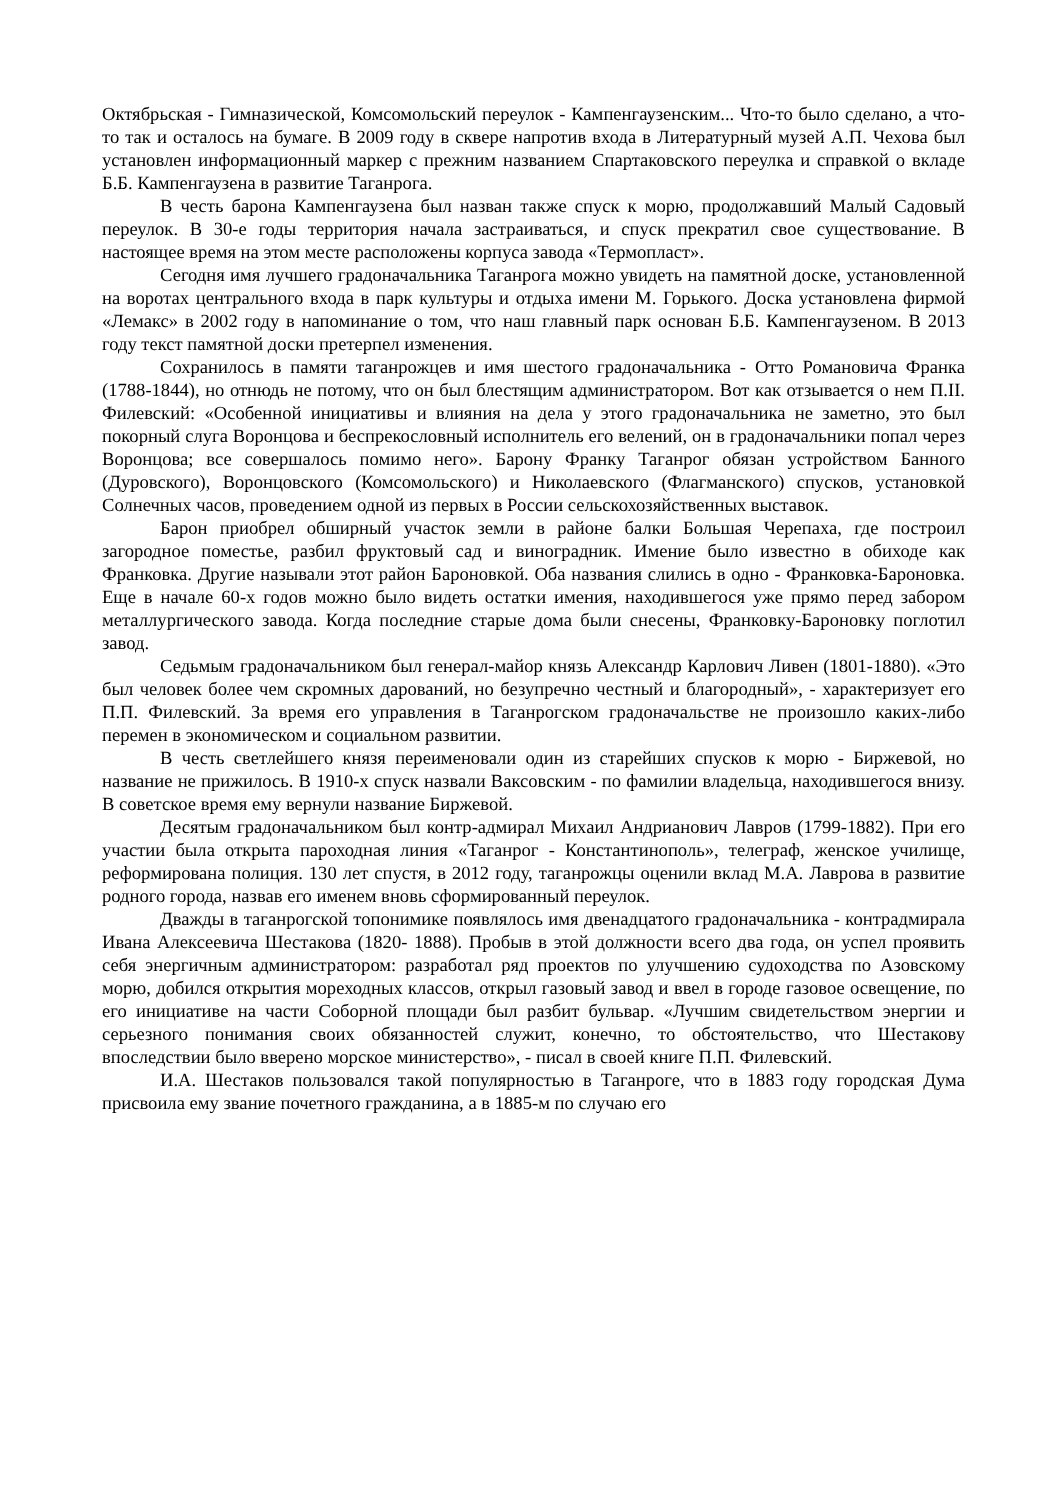Октябрьская - Гимназической, Комсомольский переулок - Кампенгаузенским... Что-то было сделано, а что-то так и осталось на бумаге. В 2009 году в сквере напротив входа в Литературный музей А.П. Чехова был установлен информационный маркер с прежним названием Спартаковского переулка и справкой о вкладе Б.Б. Кампенгаузена в развитие Таганрога.
В честь барона Кампенгаузена был назван также спуск к морю, продолжавший Малый Садовый переулок. В 30-е годы территория начала застраиваться, и спуск прекратил свое существование. В настоящее время на этом месте расположены корпуса завода «Термопласт».
Сегодня имя лучшего градоначальника Таганрога можно увидеть на памятной доске, установленной на воротах центрального входа в парк культуры и отдыха имени М. Горького. Доска установлена фирмой «Лемакс» в 2002 году в напоминание о том, что наш главный парк основан Б.Б. Кампенгаузеном. В 2013 году текст памятной доски претерпел изменения.
Сохранилось в памяти таганрожцев и имя шестого градоначальника - Отто Романовича Франка (1788-1844), но отнюдь не потому, что он был блестящим администратором. Вот как отзывается о нем П.II. Филевский: «Особенной инициативы и влияния на дела у этого градоначальника не заметно, это был покорный слуга Воронцова и беспрекословный исполнитель его велений, он в градоначальники попал через Воронцова; все совершалось помимо него». Барону Франку Таганрог обязан устройством Банного (Дуровского), Воронцовского (Комсомольского) и Николаевского (Флагманского) спусков, установкой Солнечных часов, проведением одной из первых в России сельскохозяйственных выставок.
Барон приобрел обширный участок земли в районе балки Большая Черепаха, где построил загородное поместье, разбил фруктовый сад и виноградник. Имение было известно в обиходе как Франковка. Другие называли этот район Бароновкой. Оба названия слились в одно - Франковка-Бароновка. Еще в начале 60-х годов можно было видеть остатки имения, находившегося уже прямо перед забором металлургического завода. Когда последние старые дома были снесены, Франковку-Бароновку поглотил завод.
Седьмым градоначальником был генерал-майор князь Александр Карлович Ливен (1801-1880). «Это был человек более чем скромных дарований, но безупречно честный и благородный», - характеризует его П.П. Филевский. За время его управления в Таганрогском градоначальстве не произошло каких-либо перемен в экономическом и социальном развитии.
В честь светлейшего князя переименовали один из старейших спусков к морю - Биржевой, но название не прижилось. В 1910-х спуск назвали Ваксовским - по фамилии владельца, находившегося внизу. В советское время ему вернули название Биржевой.
Десятым градоначальником был контр-адмирал Михаил Андрианович Лавров (1799-1882). При его участии была открыта пароходная линия «Таганрог - Константинополь», телеграф, женское училище, реформирована полиция. 130 лет спустя, в 2012 году, таганрожцы оценили вклад М.А. Лаврова в развитие родного города, назвав его именем вновь сформированный переулок.
Дважды в таганрогской топонимике появлялось имя двенадцатого градоначальника - контрадмирала Ивана Алексеевича Шестакова (1820- 1888). Пробыв в этой должности всего два года, он успел проявить себя энергичным администратором: разработал ряд проектов по улучшению судоходства по Азовскому морю, добился открытия мореходных классов, открыл газовый завод и ввел в городе газовое освещение, по его инициативе на части Соборной площади был разбит бульвар. «Лучшим свидетельством энергии и серьезного понимания своих обязанностей служит, конечно, то обстоятельство, что Шестакову впоследствии было вверено морское министерство», - писал в своей книге П.П. Филевский.
И.А. Шестаков пользовался такой популярностью в Таганроге, что в 1883 году городская Дума присвоила ему звание почетного гражданина, а в 1885-м по случаю его